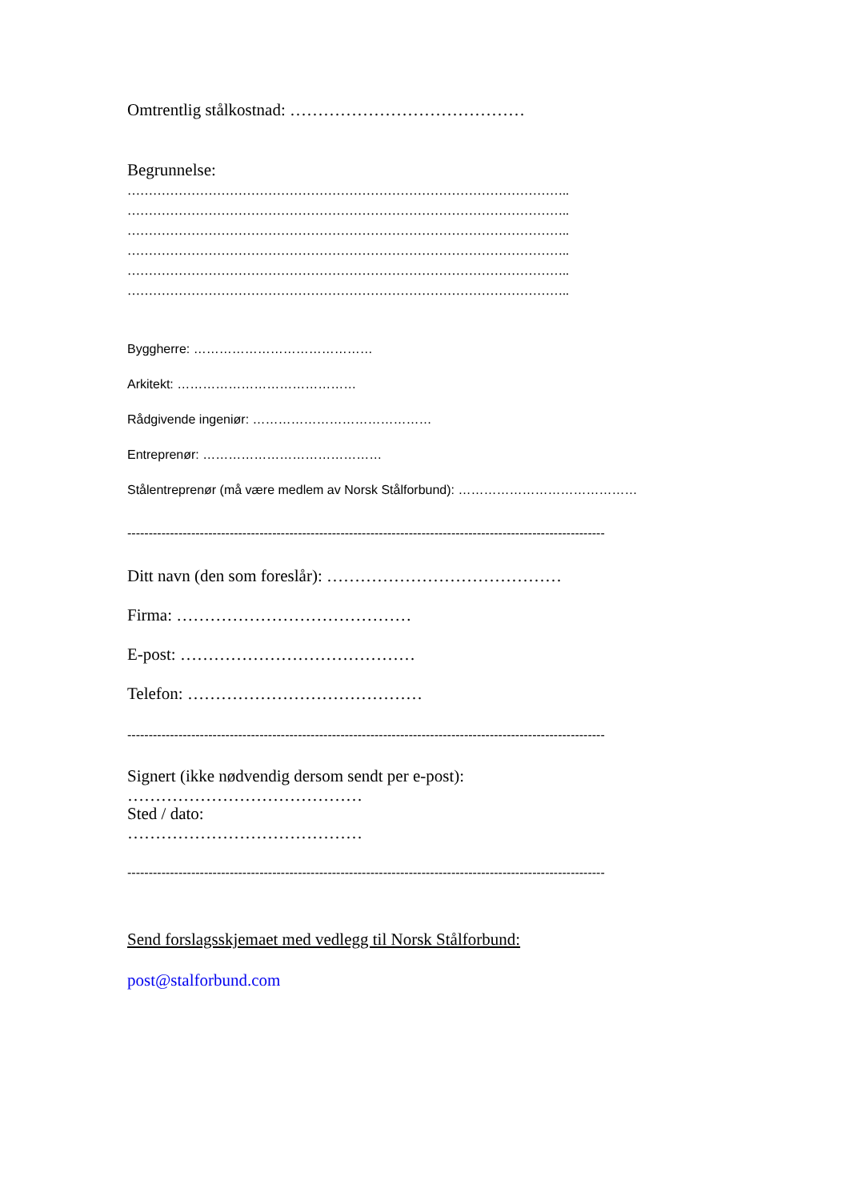Omtrentlig stålkostnad: ……………………………………
Begrunnelse:
…………………………………………………………………………………………..
…………………………………………………………………………………………..
…………………………………………………………………………………………..
…………………………………………………………………………………………..
…………………………………………………………………………………………..
…………………………………………………………………………………………..
Byggherre: ……………………………………
Arkitekt: ……………………………………
Rådgivende ingeniør: ……………………………………
Entreprenør: ……………………………………
Stålentreprenør (må være medlem av Norsk Stålforbund): ……………………………………
----------------------------------------------------------------------------------------------------------------
Ditt navn (den som foreslår): ……………………………………
Firma: ……………………………………
E-post: ……………………………………
Telefon: ……………………………………
----------------------------------------------------------------------------------------------------------------
Signert (ikke nødvendig dersom sendt per e-post):
……………………………………
Sted / dato:
……………………………………
----------------------------------------------------------------------------------------------------------------
Send forslagsskjemaet med vedlegg til Norsk Stålforbund:
post@stalforbund.com